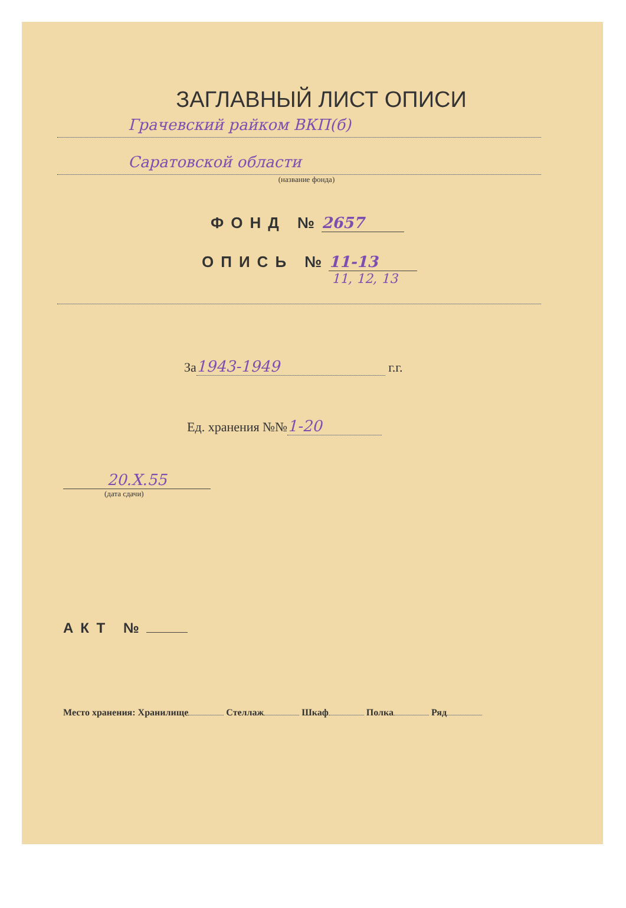ЗАГЛАВНЫЙ ЛИСТ ОПИСИ
Грачевский райком ВКП(б)
Саратовской области
(название фонда)
ФОНД № 2657
ОПИСЬ № 11-13
11, 12, 13
За 1943-1949 г.г.
Ед. хранения №№ 1-20
20.X.55
(дата сдачи)
АКТ №
Место хранения: Хранилище Стеллаж Шкаф Полка Ряд